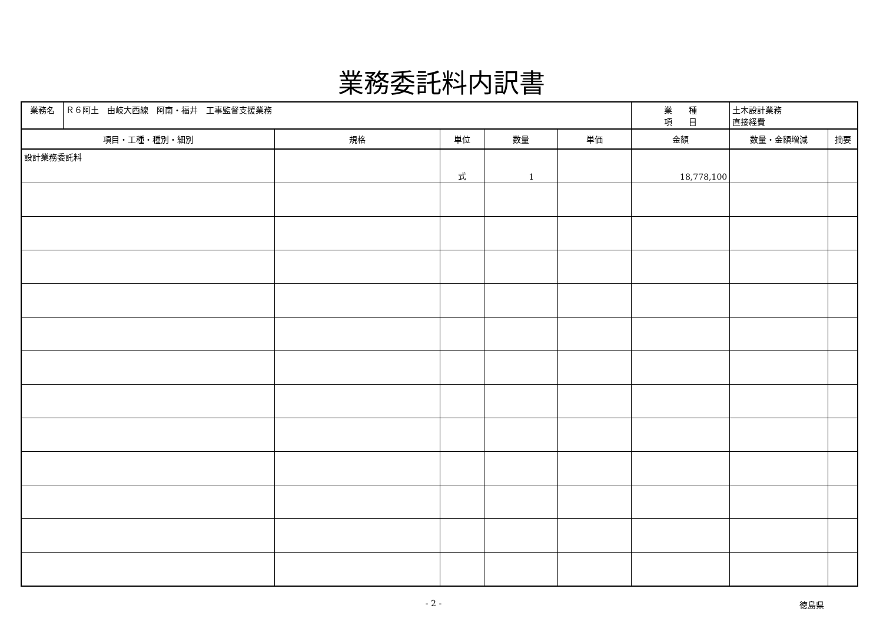業務委託料内訳書
| 業務名 | Ｒ６阿土 由岐大西線 阿南・福井 工事監督支援業務 | | | | | 業 種 項 目 | 土木設計業務 直接経費 | |
| 項目・工種・種別・細別 | | 規格 | 単位 | 数量 | 単価 | 金額 | 数量・金額増減 | 摘要 |
| 設計業務委託料 | | | 式 | 1 | | 18,778,100 | | |
- 2 - 徳島県